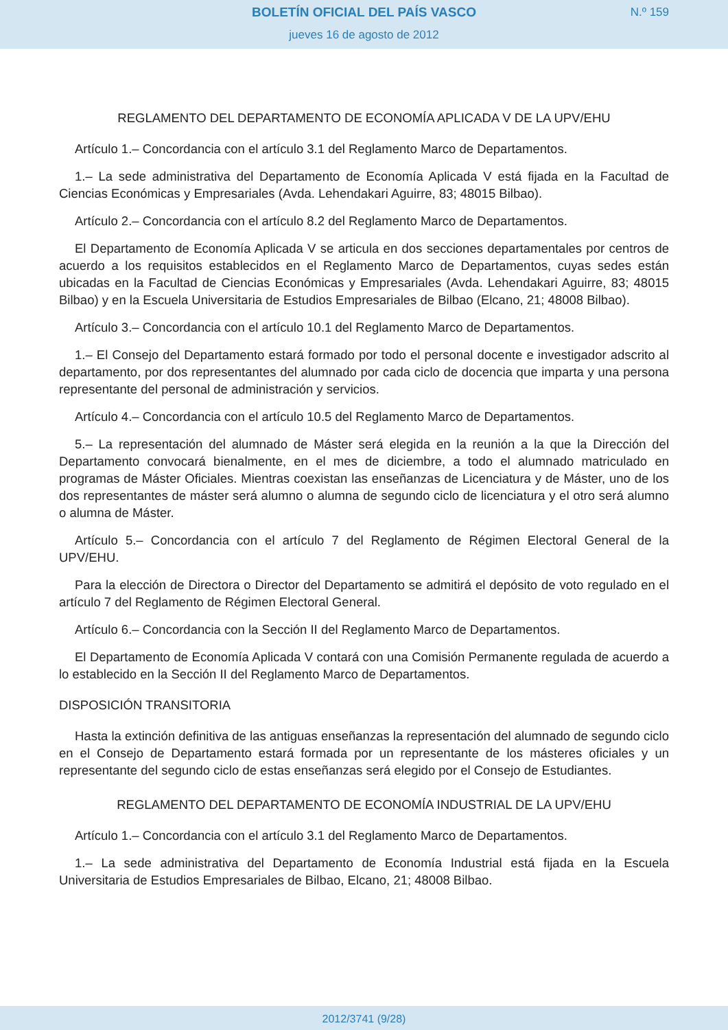BOLETÍN OFICIAL DEL PAÍS VASCO
N.º 159
jueves 16 de agosto de 2012
REGLAMENTO DEL DEPARTAMENTO DE ECONOMÍA APLICADA V DE LA UPV/EHU
Artículo 1.– Concordancia con el artículo 3.1 del Reglamento Marco de Departamentos.
1.– La sede administrativa del Departamento de Economía Aplicada V está fijada en la Facultad de Ciencias Económicas y Empresariales (Avda. Lehendakari Aguirre, 83; 48015 Bilbao).
Artículo 2.– Concordancia con el artículo 8.2 del Reglamento Marco de Departamentos.
El Departamento de Economía Aplicada V se articula en dos secciones departamentales por centros de acuerdo a los requisitos establecidos en el Reglamento Marco de Departamentos, cuyas sedes están ubicadas en la Facultad de Ciencias Económicas y Empresariales (Avda. Lehendakari Aguirre, 83; 48015 Bilbao) y en la Escuela Universitaria de Estudios Empresariales de Bilbao (Elcano, 21; 48008 Bilbao).
Artículo 3.– Concordancia con el artículo 10.1 del Reglamento Marco de Departamentos.
1.– El Consejo del Departamento estará formado por todo el personal docente e investigador adscrito al departamento, por dos representantes del alumnado por cada ciclo de docencia que imparta y una persona representante del personal de administración y servicios.
Artículo 4.– Concordancia con el artículo 10.5 del Reglamento Marco de Departamentos.
5.– La representación del alumnado de Máster será elegida en la reunión a la que la Dirección del Departamento convocará bienalmente, en el mes de diciembre, a todo el alumnado matriculado en programas de Máster Oficiales. Mientras coexistan las enseñanzas de Licenciatura y de Máster, uno de los dos representantes de máster será alumno o alumna de segundo ciclo de licenciatura y el otro será alumno o alumna de Máster.
Artículo 5.– Concordancia con el artículo 7 del Reglamento de Régimen Electoral General de la UPV/EHU.
Para la elección de Directora o Director del Departamento se admitirá el depósito de voto regulado en el artículo 7 del Reglamento de Régimen Electoral General.
Artículo 6.– Concordancia con la Sección II del Reglamento Marco de Departamentos.
El Departamento de Economía Aplicada V contará con una Comisión Permanente regulada de acuerdo a lo establecido en la Sección II del Reglamento Marco de Departamentos.
DISPOSICIÓN TRANSITORIA
Hasta la extinción definitiva de las antiguas enseñanzas la representación del alumnado de segundo ciclo en el Consejo de Departamento estará formada por un representante de los másteres oficiales y un representante del segundo ciclo de estas enseñanzas será elegido por el Consejo de Estudiantes.
REGLAMENTO DEL DEPARTAMENTO DE ECONOMÍA INDUSTRIAL DE LA UPV/EHU
Artículo 1.– Concordancia con el artículo 3.1 del Reglamento Marco de Departamentos.
1.– La sede administrativa del Departamento de Economía Industrial está fijada en la Escuela Universitaria de Estudios Empresariales de Bilbao, Elcano, 21; 48008 Bilbao.
2012/3741 (9/28)